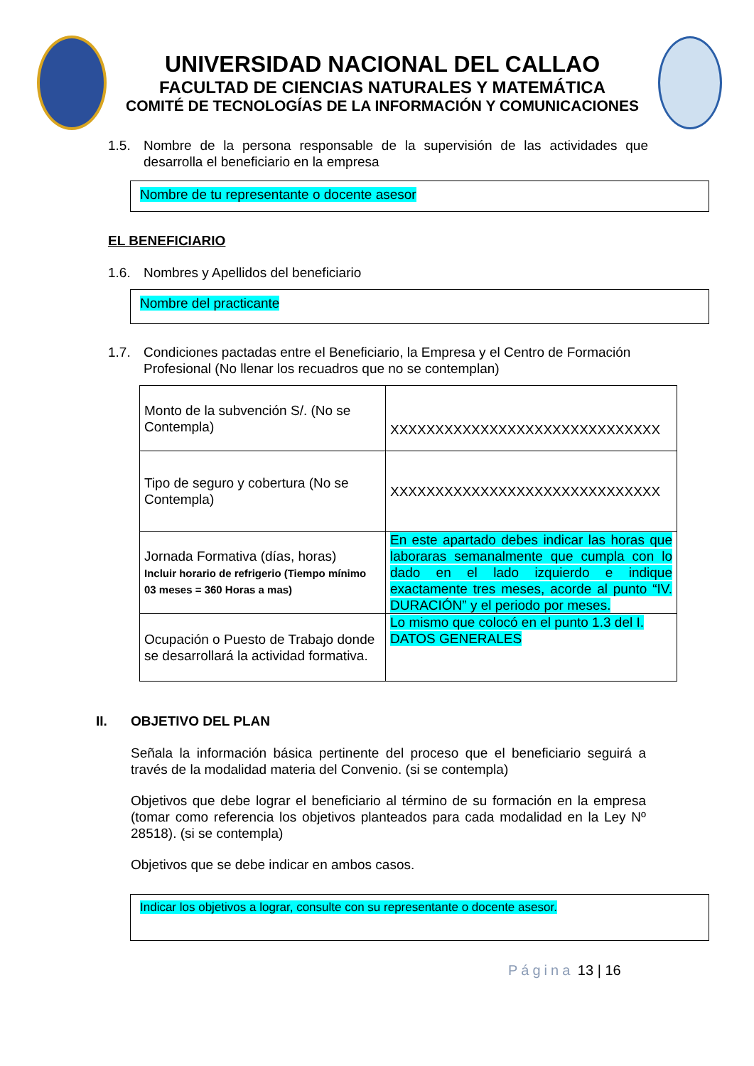UNIVERSIDAD NACIONAL DEL CALLAO
FACULTAD DE CIENCIAS NATURALES Y MATEMÁTICA
COMITÉ DE TECNOLOGÍAS DE LA INFORMACIÓN Y COMUNICACIONES
1.5. Nombre de la persona responsable de la supervisión de las actividades que desarrolla el beneficiario en la empresa
Nombre de tu representante o docente asesor
EL BENEFICIARIO
1.6. Nombres y Apellidos del beneficiario
Nombre del practicante
1.7. Condiciones pactadas entre el Beneficiario, la Empresa y el Centro de Formación Profesional (No llenar los recuadros que no se contemplan)
| Monto de la subvención S/. (No se Contempla) | XXXXXXXXXXXXXXXXXXXXXXXXXXXXXX |
| Tipo de seguro y cobertura (No se Contempla) | XXXXXXXXXXXXXXXXXXXXXXXXXXXXXX |
| Jornada Formativa (días, horas) Incluir horario de refrigerio (Tiempo mínimo 03 meses = 360 Horas a mas) | En este apartado debes indicar las horas que laboraras semanalmente que cumpla con lo dado en el lado izquierdo e indique exactamente tres meses, acorde al punto “IV. DURACIÓN” y el periodo por meses. |
| Ocupación o Puesto de Trabajo donde se desarrollará la actividad formativa. | Lo mismo que colocó en el punto 1.3 del I. DATOS GENERALES |
II. OBJETIVO DEL PLAN
Señala la información básica pertinente del proceso que el beneficiario seguirá a través de la modalidad materia del Convenio. (si se contempla)
Objetivos que debe lograr el beneficiario al término de su formación en la empresa (tomar como referencia los objetivos planteados para cada modalidad en la Ley Nº 28518). (si se contempla)
Objetivos que se debe indicar en ambos casos.
Indicar los objetivos a lograr, consulte con su representante o docente asesor.
Página 13 | 16